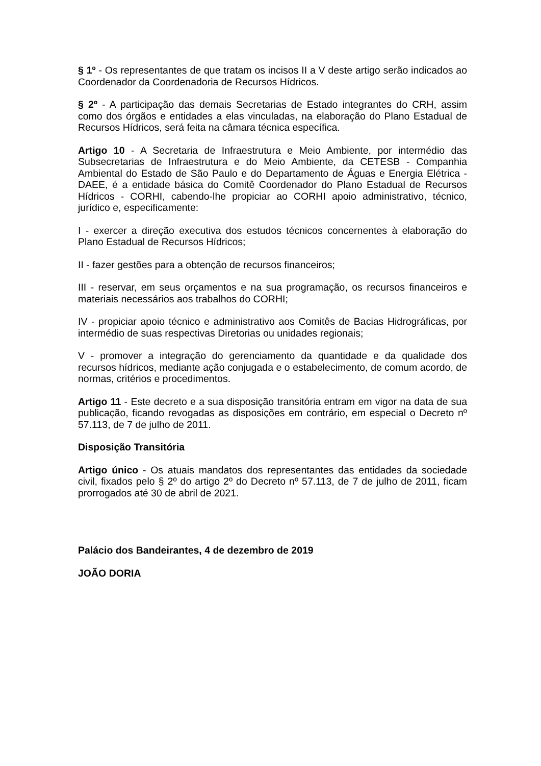§ 1º - Os representantes de que tratam os incisos II a V deste artigo serão indicados ao Coordenador da Coordenadoria de Recursos Hídricos.
§ 2º - A participação das demais Secretarias de Estado integrantes do CRH, assim como dos órgãos e entidades a elas vinculadas, na elaboração do Plano Estadual de Recursos Hídricos, será feita na câmara técnica específica.
Artigo 10 - A Secretaria de Infraestrutura e Meio Ambiente, por intermédio das Subsecretarias de Infraestrutura e do Meio Ambiente, da CETESB - Companhia Ambiental do Estado de São Paulo e do Departamento de Águas e Energia Elétrica - DAEE, é a entidade básica do Comitê Coordenador do Plano Estadual de Recursos Hídricos - CORHI, cabendo-lhe propiciar ao CORHI apoio administrativo, técnico, jurídico e, especificamente:
I - exercer a direção executiva dos estudos técnicos concernentes à elaboração do Plano Estadual de Recursos Hídricos;
II - fazer gestões para a obtenção de recursos financeiros;
III - reservar, em seus orçamentos e na sua programação, os recursos financeiros e materiais necessários aos trabalhos do CORHI;
IV - propiciar apoio técnico e administrativo aos Comitês de Bacias Hidrográficas, por intermédio de suas respectivas Diretorias ou unidades regionais;
V - promover a integração do gerenciamento da quantidade e da qualidade dos recursos hídricos, mediante ação conjugada e o estabelecimento, de comum acordo, de normas, critérios e procedimentos.
Artigo 11 - Este decreto e a sua disposição transitória entram em vigor na data de sua publicação, ficando revogadas as disposições em contrário, em especial o Decreto nº 57.113, de 7 de julho de 2011.
Disposição Transitória
Artigo único - Os atuais mandatos dos representantes das entidades da sociedade civil, fixados pelo § 2º do artigo 2º do Decreto nº 57.113, de 7 de julho de 2011, ficam prorrogados até 30 de abril de 2021.
Palácio dos Bandeirantes, 4 de dezembro de 2019
JOÃO DORIA